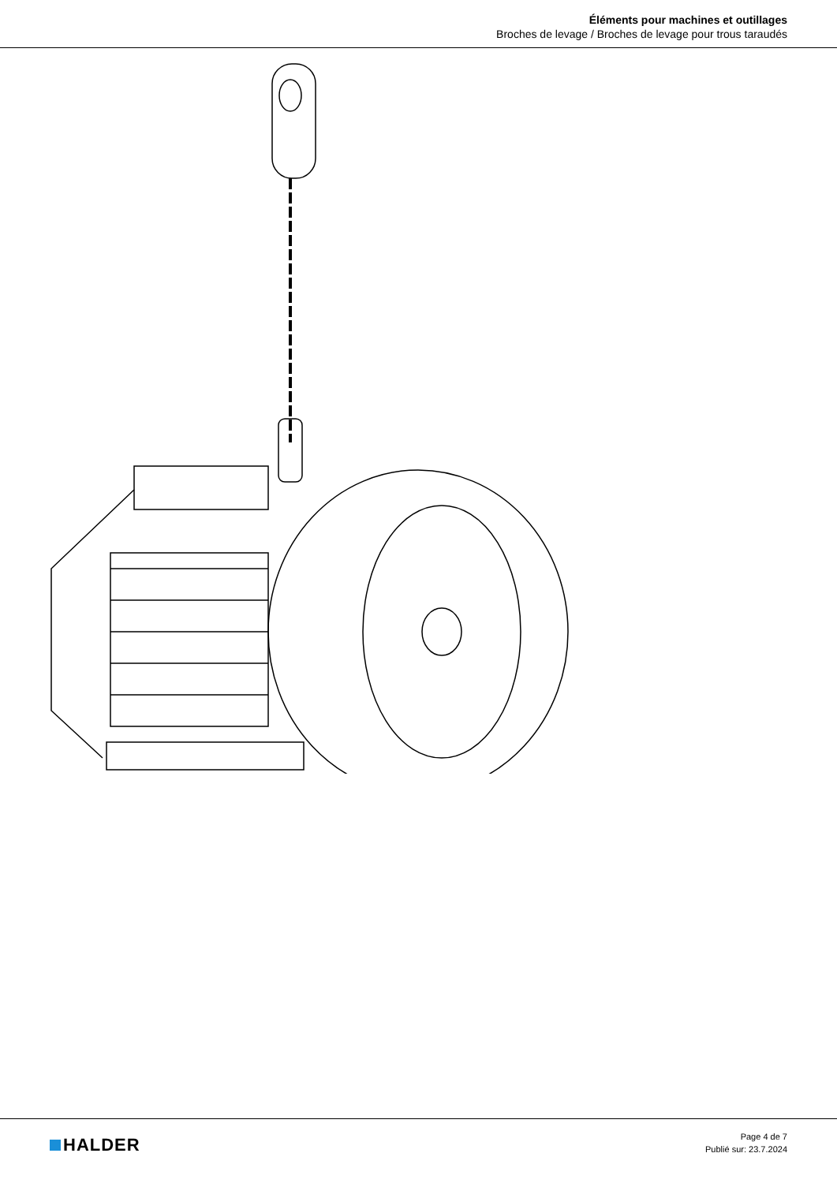Éléments pour machines et outillages
Broches de levage / Broches de levage pour trous taraudés
HALDER
Page 4 de 7
Publié sur: 23.7.2024